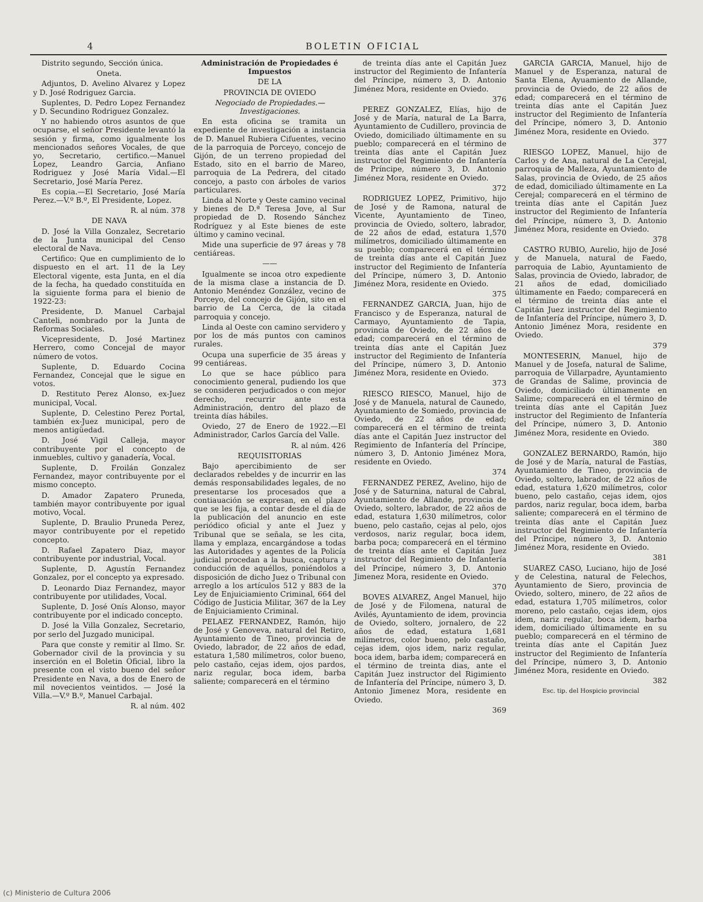4 BOLETIN OFICIAL
Distrito segundo, Sección única.
Oneta.
Adjuntos, D. Avelino Alvarez y Lopez y D. José Rodriguez Garcia.
Suplentes, D. Pedro Lopez Fernandez y D. Secundino Rodriguez Gonzalez.
Y no habiendo otros asuntos de que ocuparse, el señor Presidente levantó la sesión y firma, como igualmente los mencionados señores Vocales, de que yo, Secretario, certifico.—Manuel Lopez, Leandro Garcia, Anfiano Rodriguez y José María Vidal.—El Secretario, José María Perez.
Es copia.—El Secretario, José María Perez.—V.º B.º, El Presidente, Lopez.
R. al núm. 378
DE NAVA
D. José la Villa Gonzalez, Secretario de la Junta municipal del Censo electoral de Nava.
Certifico: Que en cumplimiento de lo dispuesto en el art. 11 de la Ley Electoral vigente, esta Junta, en el día de la fecha, ha quedado constituída en la siguiente forma para el bienio de 1922-23:
Presidente, D. Manuel Carbajal Canteli, nombrado por la Junta de Reformas Sociales.
Vicepresidente, D. José Martinez Herrero, como Concejal de mayor número de votos.
Suplente, D. Eduardo Cocina Fernandez, Concejal que le sigue en votos.
D. Restituto Perez Alonso, ex-Juez municipal, Vocal.
Suplente, D. Celestino Perez Portal, también ex-Juez municipal, pero de menos antigüedad.
D. José Vigil Calleja, mayor contribuyente por el concepto de inmuebles, cultivo y ganadería, Vocal.
Suplente, D. Froilán Gonzalez Fernandez, mayor contribuyente por el mismo concepto.
D. Amador Zapatero Pruneda, también mayor contribuyente por igual motivo, Vocal.
Suplente, D. Braulio Pruneda Perez, mayor contribuyente por el repetido concepto.
D. Rafael Zapatero Diaz, mayor contribuyente por industrial, Vocal.
Suplente, D. Agustín Fernandez Gonzalez, por el concepto ya expresado.
D. Leonardo Diaz Fernandez, mayor contribuyente por utilidades, Vocal.
Suplente, D. José Onís Alonso, mayor contribuyente por el indicado concepto.
D. José la Villa Gonzalez, Secretario, por serlo del Juzgado municipal.
Para que conste y remitir al Ilmo. Sr. Gobernador civil de la provincia y su inserción en el Boletin Oficial, libro la presente con el visto bueno del señor Presidente en Nava, a dos de Enero de mil novecientos veintidos. — José la Villa.—V.º B.º, Manuel Carbajal.
R. al núm. 402
Administración de Propiedades é Impuestos
DE LA
PROVINCIA DE OVIEDO
Negociado de Propiedades.—Investigaciones.
En esta oficina se tramita un expediente de investigación a instancia de D. Manuel Rubiera Cifuentes, vecino de la parroquia de Porceyo, concejo de Gijón, de un terreno propiedad del Estado, sito en el barrio de Mareo, parroquia de La Pedrera, del citado concejo, a pasto con árboles de varios particulares.
Linda al Norte y Oeste camino vecinal y bienes de D.ª Teresa Jove, al Sur propiedad de D. Rosendo Sánchez Rodríguez y al Este bienes de este último y camino vecinal.
Mide una superficie de 97 áreas y 78 centiáreas.
——
Igualmente se incoa otro expediente de la misma clase a instancia de D. Antonio Menéndez González, vecino de Porceyo, del concejo de Gijón, sito en el barrio de La Cerca, de la citada parroquia y concejo.
Linda al Oeste con camino servidero y por los de más puntos con caminos rurales.
Ocupa una superficie de 35 áreas y 99 centiáreas.
Lo que se hace público para conocimiento general, pudiendo los que se consideren perjudicados o con mejor derecho, recurrir ante esta Administración, dentro del plazo de treinta días hábiles.
Oviedo, 27 de Enero de 1922.—El Administrador, Carlos García del Valle.
R. al núm. 426
REQUISITORIAS
Bajo apercibimiento de ser declarados rebeldes y de incurrir en las demás responsabilidades legales, de no presentarse los procesados que a contiauación se expresan, en el plazo que se les fija, a contar desde el día de la publicación del anuncio en este periódico oficial y ante el Juez y Tribunal que se señala, se les cita, llama y emplaza, encargándose a todas las Autoridades y agentes de la Policía judicial procedan a la busca, captura y conducción de aquéllos, poniéndolos a disposición de dicho Juez o Tribunal con arreglo a los artículos 512 y 883 de la Ley de Enjuiciamiento Criminal, 664 del Código de Justicia Militar, 367 de la Ley de Enjuiciamiento Criminal.
PELAEZ FERNANDEZ, Ramón, hijo de José y Genoveva, natural del Retiro, Ayuntamiento de Tineo, provincia de Oviedo, labrador, de 22 años de edad, estatura 1,580 milímetros, color bueno, pelo castaño, cejas idem, ojos pardos, nariz regular, boca idem, barba saliente; comparecerá en el término
de treinta días ante el Capitán Juez instructor del Regimiento de Infantería del Príncipe, número 3, D. Antonio Jiménez Mora, residente en Oviedo.
376
PEREZ GONZALEZ, Elías, hijo de José y de María, natural de La Barra, Ayuntamiento de Cudillero, provincia de Oviedo, domiciliado últimamente en su pueblo; comparecerá en el término de treinta días ante el Capitán Juez instructor del Regimiento de Infantería de Príncipe, número 3, D. Antonio Jiménez Mora, residente en Oviedo.
372
RODRIGUEZ LOPEZ, Primitivo, hijo de José y de Ramona, natural de Vicente, Ayuntamiento de Tineo, provincia de Oviedo, soltero, labrador, de 22 años de edad, estatura 1,570 milímetros, domiciliado últimamente en su pueblo; comparecerá en el término de treinta días ante el Capitán Juez instructor del Regimiento de Infantería del Príncipe, número 3, D. Antonio Jiménez Mora, residente en Oviedo.
375
FERNANDEZ GARCIA, Juan, hijo de Francisco y de Esperanza, natural de Carmayo, Ayuntamiento de Tapia, provincia de Oviedo, de 22 años de edad; comparecerá en el término de treinta días ante el Capitán Juez instructor del Regimiento de Infantería del Príncipe, número 3, D. Antonio Jiménez Mora, residente en Oviedo.
373
RIESCO RIESCO, Manuel, hijo de José y de Manuela, natural de Caunedo, Ayuntamiento de Somiedo, provincia de Oviedo, de 22 años de edad; comparecerá en el término de treinta días ante el Capitán Juez instructor del Regimiento de Infantería del Príncipe, número 3, D. Antonio Jiménez Mora, residente en Oviedo.
374
FERNANDEZ PEREZ, Avelino, hijo de José y de Saturnina, natural de Cabral, Ayuntamiento de Allande, provincia de Oviedo, soltero, labrador, de 22 años de edad, estatura 1,630 milímetros, color bueno, pelo castaño, cejas al pelo, ojos verdosos, nariz regular, boca idem, barba poca; comparecerá en el término de treinta días ante el Capitán Juez instructor del Regimiento de Infantería del Príncipe, número 3, D. Antonio Jimenez Mora, residente en Oviedo.
370
BOVES ALVAREZ, Angel Manuel, hijo de José y de Filomena, natural de Avilés, Ayuntamiento de idem, provincia de Oviedo, soltero, jornalero, de 22 años de edad, estatura 1,681 milímetros, color bueno, pelo castaño, cejas idem, ojos idem, nariz regular, boca idem, barba idem; comparecerá en el término de treinta dias, ante el Capitán Juez instructor del Rigimiento de Infantería del Príncipe, número 3, D. Antonio Jimenez Mora, residente en Oviedo.
369
GARCIA GARCIA, Manuel, hijo de Manuel y de Esperanza, natural de Santa Elena, Ayuamiento de Allande, provincia de Oviedo, de 22 años de edad; comparecerá en el término de treinta días ante el Capitán Juez instructor del Regimiento de Infantería del Príncipe, nómero 3, D. Antonio Jiménez Mora, residente en Oviedo.
377
RIESGO LOPEZ, Manuel, hijo de Carlos y de Ana, natural de La Cerejal, parroquia de Malleza, Ayuntamiento de Salas, provincia de Oviedo, de 25 años de edad, domiciliado últimamente en La Cerejal; comparecerá en el término de treinta días ante el Capitán Juez instructor del Regimiento de Infantería del Príncipe, número 3, D. Antonio Jiménez Mora, residente en Oviedo.
378
CASTRO RUBIO, Aurelio, hijo de José y de Manuela, natural de Faedo, parroquia de Labio, Ayuntamiento de Salas, provincia de Oviedo, labrador, de 21 años de edad, domiciliado últimamente en Faedo; comparecerá en el término de treinta días ante el Capitán Juez instructor del Regimiento de Infantería del Príncipe, número 3, D. Antonio Jiménez Mora, residente en Oviedo.
379
MONTESERIN, Manuel, hijo de Manuel y de Josefa, natural de Salime, parroquia de Villarpadre, Ayuntamiento de Grandas de Salime, provincia de Oviedo, domiciliado últimamente en Salime; comparecerá en el término de treinta días ante el Capitán Juez instructor del Regimiento de Infantería del Príncipe, número 3, D. Antonio Jiménez Mora, residente en Oviedo.
380
GONZALEZ BERNARDO, Ramón, hijo de José y de María, natural de Fastías, Ayuntamiento de Tineo, provincia de Oviedo, soltero, labrador, de 22 años de edad, estatura 1,620 milímetros, color bueno, pelo castaño, cejas idem, ojos pardos, nariz regular, boca idem, barba saliente; comparecerá en el término de treinta días ante el Capitán Juez instructor del Regimiento de Infantería del Príncipe, número 3, D. Antonio Jiménez Mora, residente en Oviedo.
381
SUAREZ CASO, Luciano, hijo de José y de Celestina, natural de Felechos, Ayuntamiento de Siero, provincia de Oviedo, soltero, minero, de 22 años de edad, estatura 1,705 milímetros, color moreno, pelo castaño, cejas idem, ojos idem, nariz regular, boca idem, barba idem, domiciliado últimamente en su pueblo; comparecerá en el término de treinta días ante el Capitán Juez instructor del Regimiento de Infantería del Príncipe, número 3, D. Antonio Jiménez Mora, residente en Oviedo.
382
Esc. tip. del Hospicio provincial
(c) Ministerio de Cultura 2006